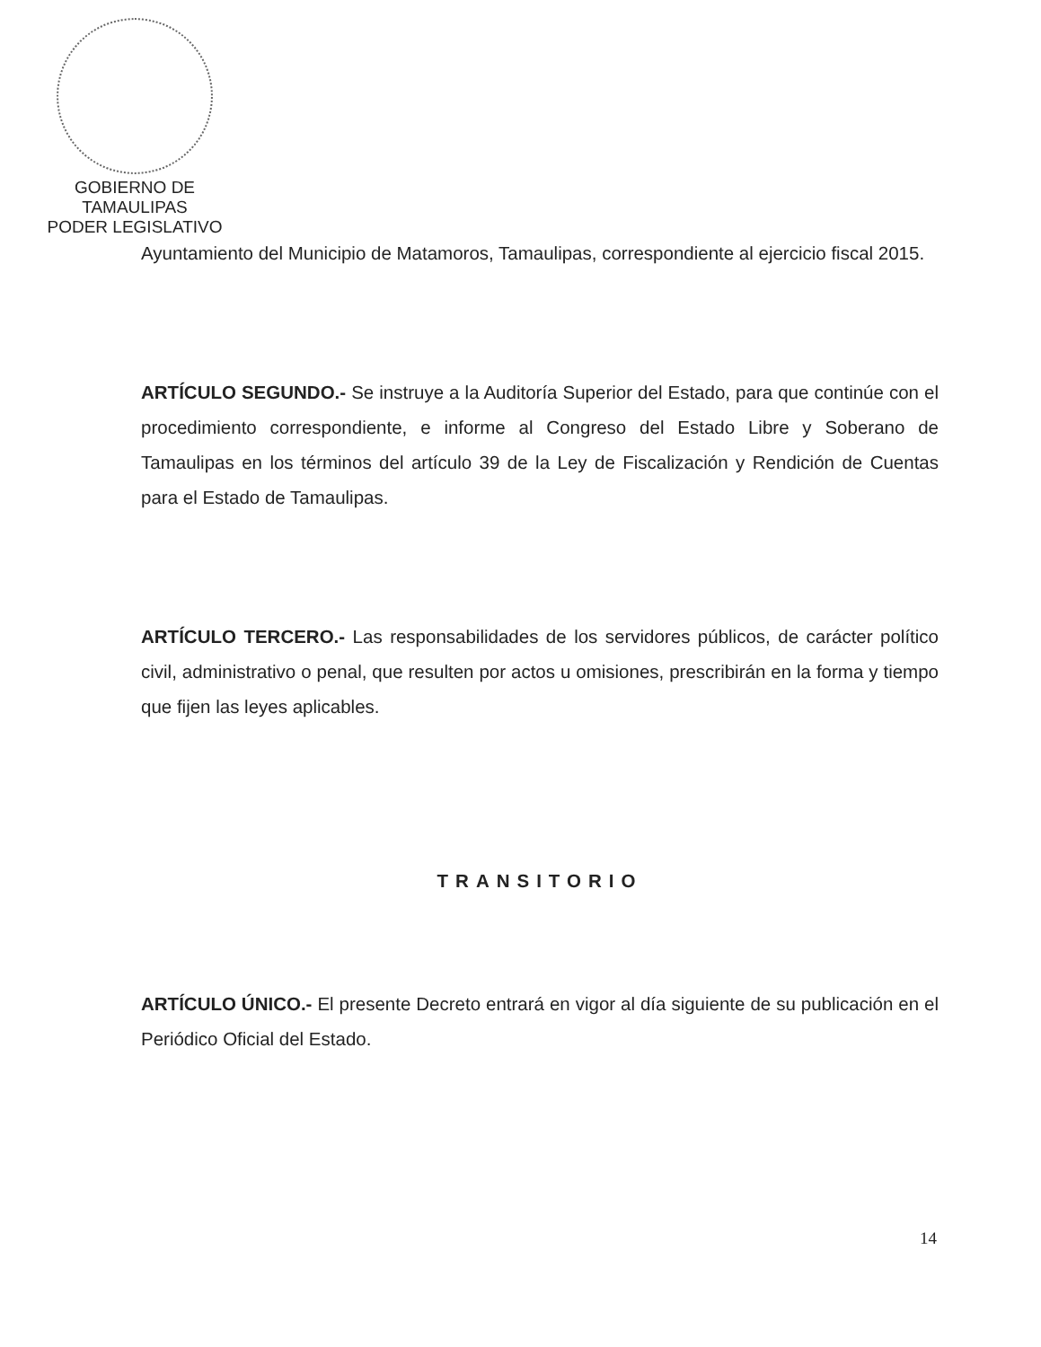GOBIERNO DE TAMAULIPAS
PODER LEGISLATIVO
Ayuntamiento del Municipio de Matamoros, Tamaulipas, correspondiente al ejercicio fiscal 2015.
ARTÍCULO SEGUNDO.- Se instruye a la Auditoría Superior del Estado, para que continúe con el procedimiento correspondiente, e informe al Congreso del Estado Libre y Soberano de Tamaulipas en los términos del artículo 39 de la Ley de Fiscalización y Rendición de Cuentas para el Estado de Tamaulipas.
ARTÍCULO TERCERO.- Las responsabilidades de los servidores públicos, de carácter político civil, administrativo o penal, que resulten por actos u omisiones, prescribirán en la forma y tiempo que fijen las leyes aplicables.
TRANSITORIO
ARTÍCULO ÚNICO.- El presente Decreto entrará en vigor al día siguiente de su publicación en el Periódico Oficial del Estado.
14